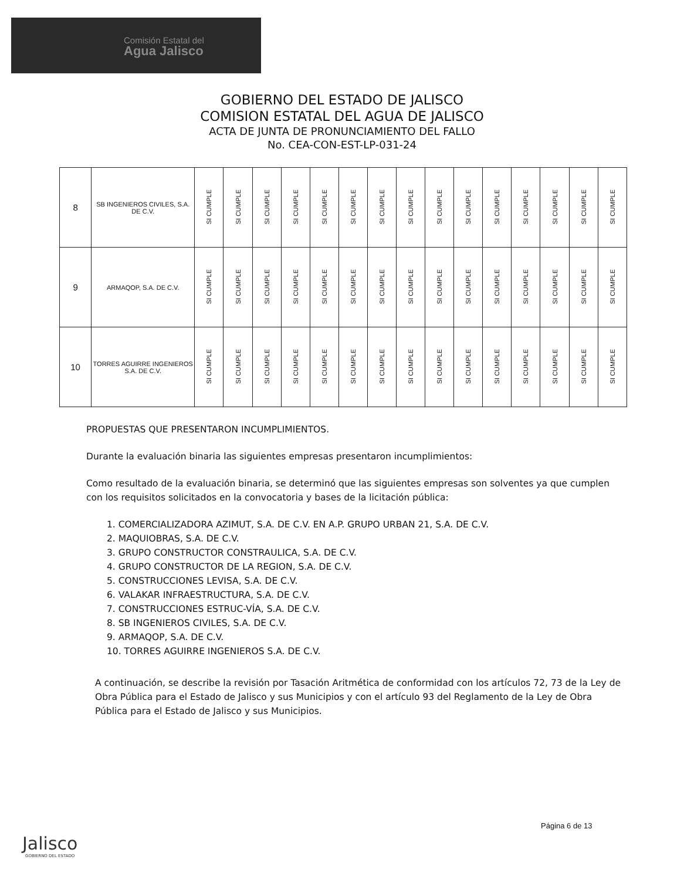Comisión Estatal del
Agua Jalisco
GOBIERNO DEL ESTADO DE JALISCO
COMISION ESTATAL DEL AGUA DE JALISCO
ACTA DE JUNTA DE PRONUNCIAMIENTO DEL FALLO
No. CEA-CON-EST-LP-031-24
| 8 | SB INGENIEROS CIVILES, S.A. DE C.V. | SI CUMPLE | SI CUMPLE | SI CUMPLE | SI CUMPLE | SI CUMPLE | SI CUMPLE | SI CUMPLE | SI CUMPLE | SI CUMPLE | SI CUMPLE | SI CUMPLE | SI CUMPLE | SI CUMPLE | SI CUMPLE | SI CUMPLE |
| 9 | ARMAQOP, S.A. DE C.V. | SI CUMPLE | SI CUMPLE | SI CUMPLE | SI CUMPLE | SI CUMPLE | SI CUMPLE | SI CUMPLE | SI CUMPLE | SI CUMPLE | SI CUMPLE | SI CUMPLE | SI CUMPLE | SI CUMPLE | SI CUMPLE | SI CUMPLE |
| 10 | TORRES AGUIRRE INGENIEROS S.A. DE C.V. | SI CUMPLE | SI CUMPLE | SI CUMPLE | SI CUMPLE | SI CUMPLE | SI CUMPLE | SI CUMPLE | SI CUMPLE | SI CUMPLE | SI CUMPLE | SI CUMPLE | SI CUMPLE | SI CUMPLE | SI CUMPLE | SI CUMPLE |
PROPUESTAS QUE PRESENTARON INCUMPLIMIENTOS.
Durante la evaluación binaria las siguientes empresas presentaron incumplimientos:
Como resultado de la evaluación binaria, se determinó que las siguientes empresas son solventes ya que cumplen con los requisitos solicitados en la convocatoria y bases de la licitación pública:
1. COMERCIALIZADORA AZIMUT, S.A. DE C.V. EN A.P. GRUPO URBAN 21, S.A. DE C.V.
2. MAQUIOBRAS, S.A. DE C.V.
3. GRUPO CONSTRUCTOR CONSTRAULICA, S.A. DE C.V.
4. GRUPO CONSTRUCTOR DE LA REGION, S.A. DE C.V.
5. CONSTRUCCIONES LEVISA, S.A. DE C.V.
6. VALAKAR INFRAESTRUCTURA, S.A. DE C.V.
7. CONSTRUCCIONES ESTRUC-VÍA, S.A. DE C.V.
8. SB INGENIEROS CIVILES, S.A. DE C.V.
9. ARMAQOP, S.A. DE C.V.
10. TORRES AGUIRRE INGENIEROS S.A. DE C.V.
A continuación, se describe la revisión por Tasación Aritmética de conformidad con los artículos 72, 73 de la Ley de Obra Pública para el Estado de Jalisco y sus Municipios y con el artículo 93 del Reglamento de la Ley de Obra Pública para el Estado de Jalisco y sus Municipios.
Página 6 de 13
Jalisco
GOBIERNO DEL ESTADO